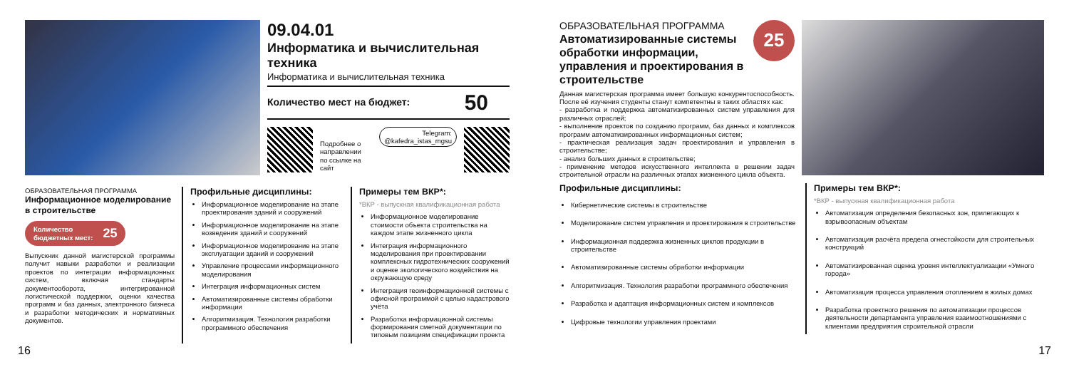09.04.01
Информатика и вычислительная техника
Информатика и вычислительная техника
Количество мест на бюджет: 50
Подробнее о направлении
по ссылке на сайт
Telegram:
@kafedra_istas_mgsu
ОБРАЗОВАТЕЛЬНАЯ ПРОГРАММА
Информационное моделирование в строительстве
Количество
бюджетных мест: 25
Выпускник данной магистерской программы получит навыки разработки и реализации проектов по интеграции информационных систем, включая стандарты документооборота, интегрированной логистической поддержки, оценки качества программ и баз данных, электронного бизнеса и разработки методических и нормативных документов.
Профильные дисциплины:
Информационное моделирование на этапе проектирования зданий и сооружений
Информационное моделирование на этапе возведения зданий и сооружений
Информационное моделирование на этапе эксплуатации зданий и сооружений
Управление процессами информационного моделирования
Интеграция информационных систем
Автоматизированные системы обработки информации
Алгоритмизация. Технология разработки программного обеспечения
Примеры тем ВКР*:
*ВКР - выпускная квалификационная работа
Информационное моделирование стоимости объекта строительства на каждом этапе жизненного цикла
Интеграция информационного моделирования при проектировании комплексных гидротехнических сооружений и оценке экологического воздействия на окружающую среду
Интеграция геоинформационной системы с офисной программой с целью кадастрового учёта
Разработка информационной системы формирования сметной документации по типовым позициям спецификации проекта
16
ОБРАЗОВАТЕЛЬНАЯ ПРОГРАММА
Автоматизированные системы обработки информации, управления и проектирования в строительстве
25
Данная магистерская программа имеет большую конкурентоспособность. После её изучения студенты станут компетентны в таких областях как:
- разработка и поддержка автоматизированных систем управления для различных отраслей;
- выполнение проектов по созданию программ, баз данных и комплексов программ автоматизированных информационных систем;
- практическая реализация задач проектирования и управления в строительстве;
- анализ больших данных в строительстве;
- применение методов искусственного интеллекта в решении задач строительной отрасли на различных этапах жизненного цикла объекта.
Профильные дисциплины:
Кибернетические системы в строительстве
Моделирование систем управления и проектирования в строительстве
Информационная поддержка жизненных циклов продукции в строительстве
Автоматизированные системы обработки информации
Алгоритмизация. Технология разработки программного обеспечения
Разработка и адаптация информационных систем и комплексов
Цифровые технологии управления проектами
Примеры тем ВКР*:
*ВКР - выпускная квалификационная работа
Автоматизация определения безопасных зон, прилегающих к взрывоопасным объектам
Автоматизация расчёта предела огнестойкости для строительных конструкций
Автоматизированная оценка уровня интеллектуализации «Умного города»
Автоматизация процесса управления отоплением в жилых домах
Разработка проектного решения по автоматизации процессов деятельности департамента управления взаимоотношениями с клиентами предприятия строительной отрасли
17